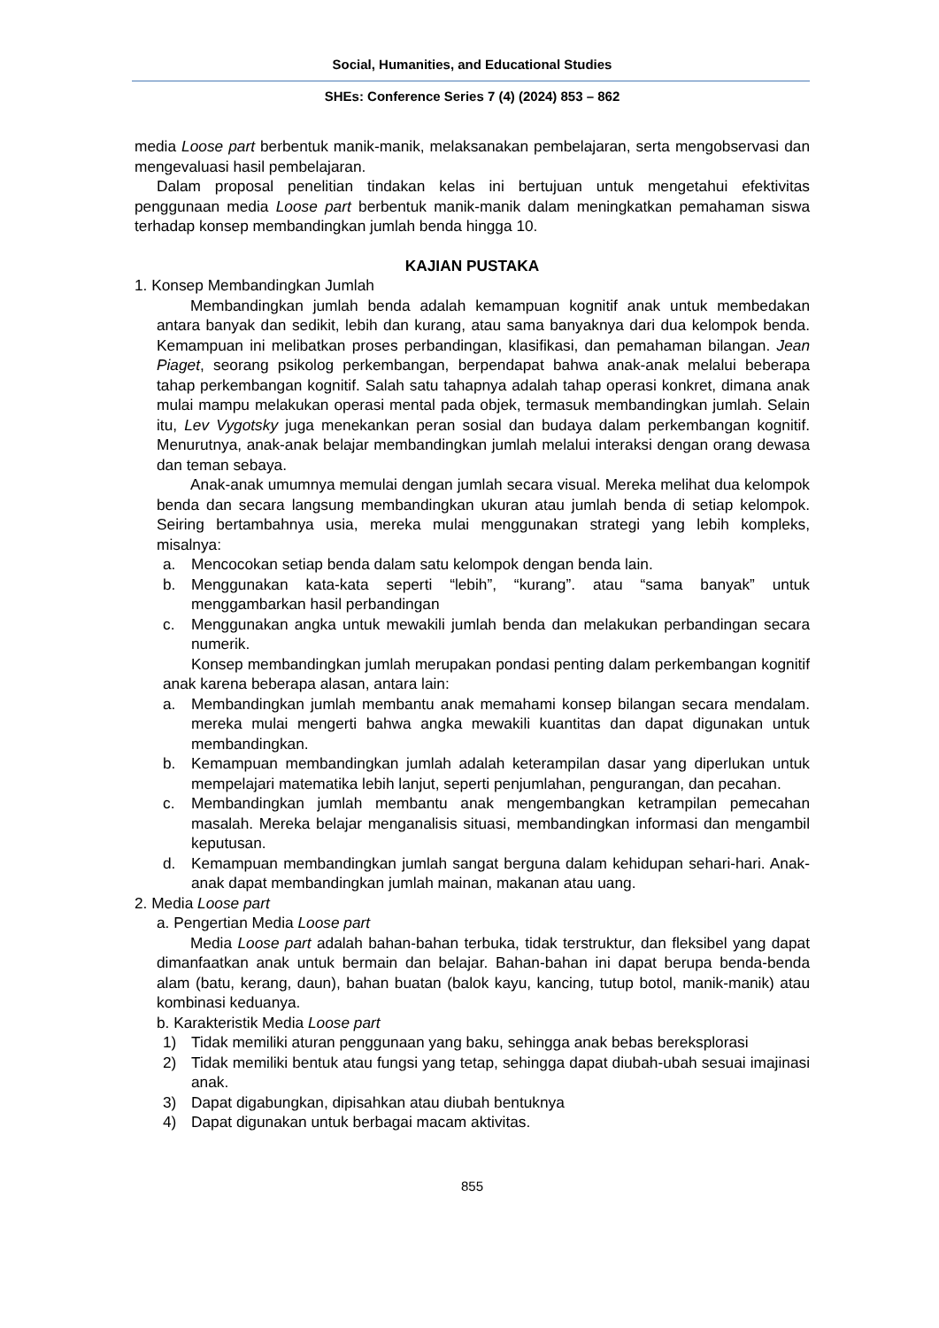Social, Humanities, and Educational Studies
SHEs: Conference Series 7 (4) (2024) 853 – 862
media Loose part berbentuk manik-manik, melaksanakan pembelajaran, serta mengobservasi dan mengevaluasi hasil pembelajaran.
Dalam proposal penelitian tindakan kelas ini bertujuan untuk mengetahui efektivitas penggunaan media Loose part berbentuk manik-manik dalam meningkatkan pemahaman siswa terhadap konsep membandingkan jumlah benda hingga 10.
KAJIAN PUSTAKA
1. Konsep Membandingkan Jumlah
Membandingkan jumlah benda adalah kemampuan kognitif anak untuk membedakan antara banyak dan sedikit, lebih dan kurang, atau sama banyaknya dari dua kelompok benda. Kemampuan ini melibatkan proses perbandingan, klasifikasi, dan pemahaman bilangan. Jean Piaget, seorang psikolog perkembangan, berpendapat bahwa anak-anak melalui beberapa tahap perkembangan kognitif. Salah satu tahapnya adalah tahap operasi konkret, dimana anak mulai mampu melakukan operasi mental pada objek, termasuk membandingkan jumlah. Selain itu, Lev Vygotsky juga menekankan peran sosial dan budaya dalam perkembangan kognitif. Menurutnya, anak-anak belajar membandingkan jumlah melalui interaksi dengan orang dewasa dan teman sebaya.
Anak-anak umumnya memulai dengan jumlah secara visual. Mereka melihat dua kelompok benda dan secara langsung membandingkan ukuran atau jumlah benda di setiap kelompok. Seiring bertambahnya usia, mereka mulai menggunakan strategi yang lebih kompleks, misalnya:
a. Mencocokan setiap benda dalam satu kelompok dengan benda lain.
b. Menggunakan kata-kata seperti “lebih”, “kurang”. atau “sama banyak” untuk menggambarkan hasil perbandingan
c. Menggunakan angka untuk mewakili jumlah benda dan melakukan perbandingan secara numerik.
Konsep membandingkan jumlah merupakan pondasi penting dalam perkembangan kognitif anak karena beberapa alasan, antara lain:
a. Membandingkan jumlah membantu anak memahami konsep bilangan secara mendalam. mereka mulai mengerti bahwa angka mewakili kuantitas dan dapat digunakan untuk membandingkan.
b. Kemampuan membandingkan jumlah adalah keterampilan dasar yang diperlukan untuk mempelajari matematika lebih lanjut, seperti penjumlahan, pengurangan, dan pecahan.
c. Membandingkan jumlah membantu anak mengembangkan ketrampilan pemecahan masalah. Mereka belajar menganalisis situasi, membandingkan informasi dan mengambil keputusan.
d. Kemampuan membandingkan jumlah sangat berguna dalam kehidupan sehari-hari. Anak-anak dapat membandingkan jumlah mainan, makanan atau uang.
2. Media Loose part
a. Pengertian Media Loose part
Media Loose part adalah bahan-bahan terbuka, tidak terstruktur, dan fleksibel yang dapat dimanfaatkan anak untuk bermain dan belajar. Bahan-bahan ini dapat berupa benda-benda alam (batu, kerang, daun), bahan buatan (balok kayu, kancing, tutup botol, manik-manik) atau kombinasi keduanya.
b. Karakteristik Media Loose part
1) Tidak memiliki aturan penggunaan yang baku, sehingga anak bebas bereksplorasi
2) Tidak memiliki bentuk atau fungsi yang tetap, sehingga dapat diubah-ubah sesuai imajinasi anak.
3) Dapat digabungkan, dipisahkan atau diubah bentuknya
4) Dapat digunakan untuk berbagai macam aktivitas.
855